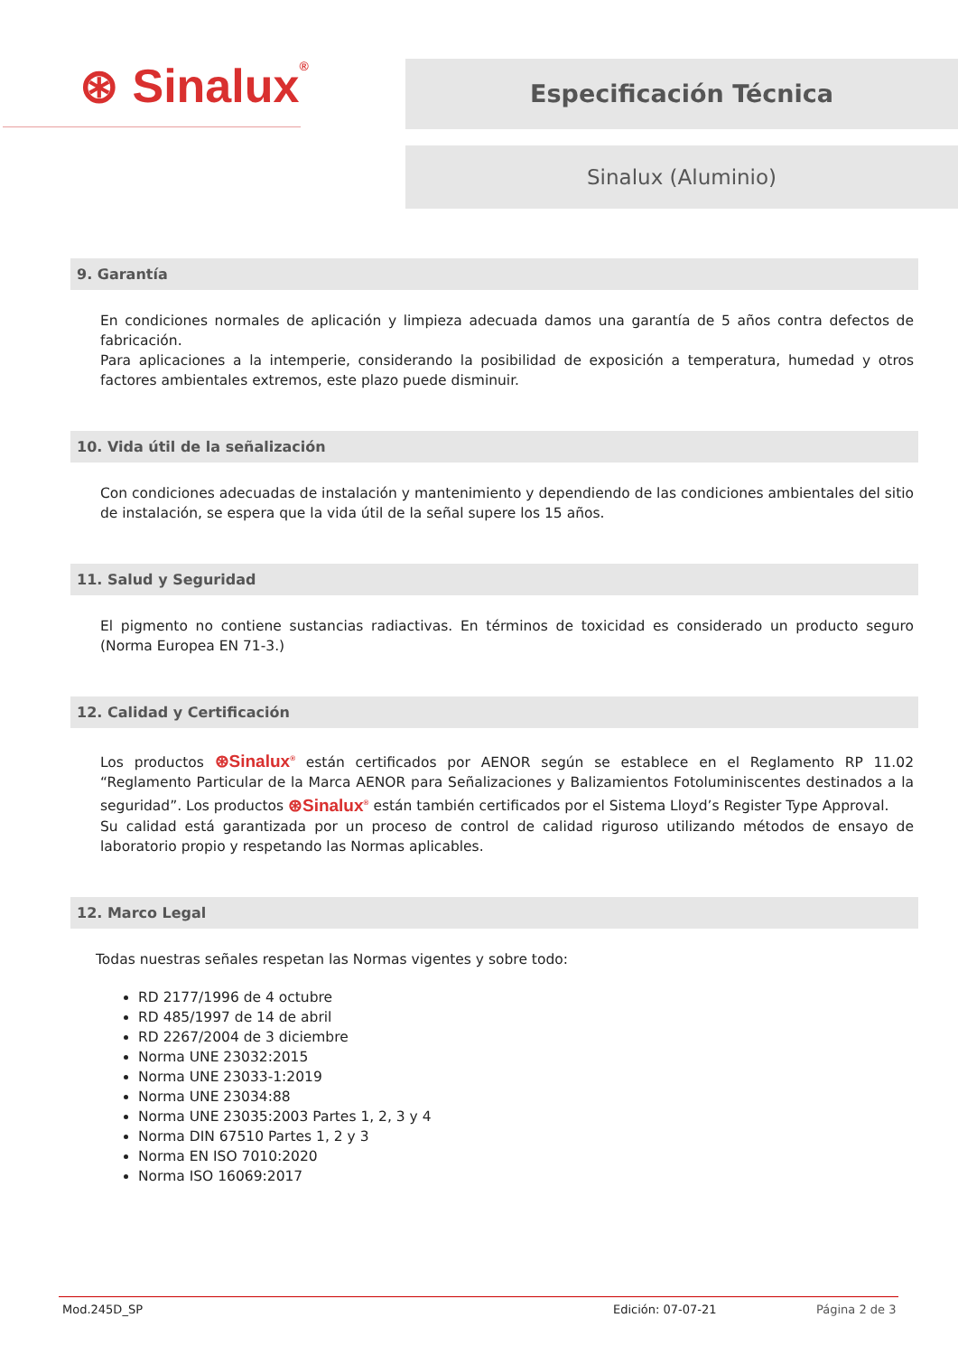⊛ Sinalux®
Especificación Técnica
Sinalux (Aluminio)
9. Garantía
En condiciones normales de aplicación y limpieza adecuada damos una garantía de 5 años contra defectos de fabricación.
Para aplicaciones a la intemperie, considerando la posibilidad de exposición a temperatura, humedad y otros factores ambientales extremos, este plazo puede disminuir.
10. Vida útil de la señalización
Con condiciones adecuadas de instalación y mantenimiento y dependiendo de las condiciones ambientales del sitio de instalación, se espera que la vida útil de la señal supere los 15 años.
11. Salud y Seguridad
El pigmento no contiene sustancias radiactivas. En términos de toxicidad es considerado un producto seguro (Norma Europea EN 71-3.)
12. Calidad y Certificación
Los productos ⊛Sinalux<sup>®</sup> están certificados por AENOR según se establece en el Reglamento RP 11.02 “Reglamento Particular de la Marca AENOR para Señalizaciones y Balizamientos Fotoluminiscentes destinados a la seguridad”. Los productos ⊛Sinalux<sup>®</sup> están también certificados por el Sistema Lloyd’s Register Type Approval.
Su calidad está garantizada por un proceso de control de calidad riguroso utilizando métodos de ensayo de laboratorio propio y respetando las Normas aplicables.
12. Marco Legal
Todas nuestras señales respetan las Normas vigentes y sobre todo:
RD 2177/1996 de 4 octubre
RD 485/1997 de 14 de abril
RD 2267/2004 de 3 diciembre
Norma UNE 23032:2015
Norma UNE 23033-1:2019
Norma UNE 23034:88
Norma UNE 23035:2003 Partes 1, 2, 3 y 4
Norma DIN 67510 Partes 1, 2 y 3
Norma EN ISO 7010:2020
Norma ISO 16069:2017
Mod.245D_SP Edición: 07-07-21 Página 2 de 3